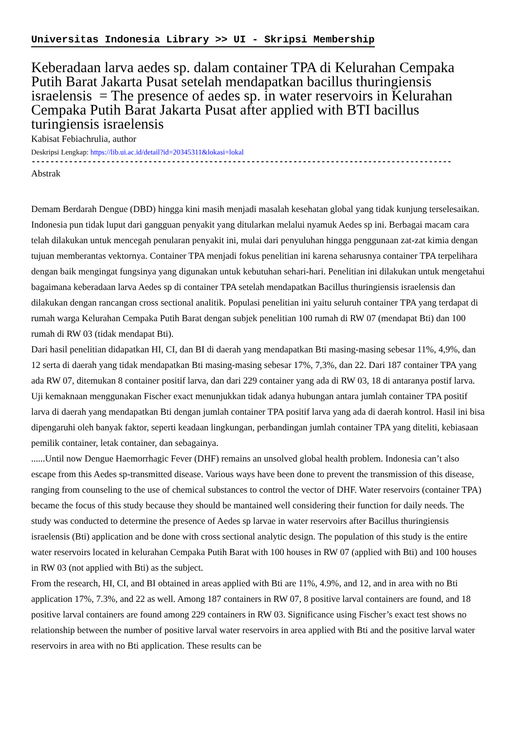Universitas Indonesia Library >> UI - Skripsi Membership
Keberadaan larva aedes sp. dalam container TPA di Kelurahan Cempaka Putih Barat Jakarta Pusat setelah mendapatkan bacillus thuringiensis israelensis = The presence of aedes sp. in water reservoirs in Kelurahan Cempaka Putih Barat Jakarta Pusat after applied with BTI bacillus turingiensis israelensis
Kabisat Febiachrulia, author
Deskripsi Lengkap: https://lib.ui.ac.id/detail?id=20345311&lokasi=lokal
------------------------------------------------------------------------------------------
Abstrak
Demam Berdarah Dengue (DBD) hingga kini masih menjadi masalah kesehatan global yang tidak kunjung terselesaikan. Indonesia pun tidak luput dari gangguan penyakit yang ditularkan melalui nyamuk Aedes sp ini. Berbagai macam cara telah dilakukan untuk mencegah penularan penyakit ini, mulai dari penyuluhan hingga penggunaan zat-zat kimia dengan tujuan memberantas vektornya. Container TPA menjadi fokus penelitian ini karena seharusnya container TPA terpelihara dengan baik mengingat fungsinya yang digunakan untuk kebutuhan sehari-hari. Penelitian ini dilakukan untuk mengetahui bagaimana keberadaan larva Aedes sp di container TPA setelah mendapatkan Bacillus thuringiensis israelensis dan dilakukan dengan rancangan cross sectional analitik. Populasi penelitian ini yaitu seluruh container TPA yang terdapat di rumah warga Kelurahan Cempaka Putih Barat dengan subjek penelitian 100 rumah di RW 07 (mendapat Bti) dan 100 rumah di RW 03 (tidak mendapat Bti).
Dari hasil penelitian didapatkan HI, CI, dan BI di daerah yang mendapatkan Bti masing-masing sebesar 11%, 4,9%, dan 12 serta di daerah yang tidak mendapatkan Bti masing-masing sebesar 17%, 7,3%, dan 22. Dari 187 container TPA yang ada RW 07, ditemukan 8 container positif larva, dan dari 229 container yang ada di RW 03, 18 di antaranya postif larva. Uji kemaknaan menggunakan Fischer exact menunjukkan tidak adanya hubungan antara jumlah container TPA positif larva di daerah yang mendapatkan Bti dengan jumlah container TPA positif larva yang ada di daerah kontrol. Hasil ini bisa dipengaruhi oleh banyak faktor, seperti keadaan lingkungan, perbandingan jumlah container TPA yang diteliti, kebiasaan pemilik container, letak container, dan sebagainya.
......Until now Dengue Haemorrhagic Fever (DHF) remains an unsolved global health problem. Indonesia can’t also escape from this Aedes sp-transmitted disease. Various ways have been done to prevent the transmission of this disease, ranging from counseling to the use of chemical substances to control the vector of DHF. Water reservoirs (container TPA) became the focus of this study because they should be mantained well considering their function for daily needs. The study was conducted to determine the presence of Aedes sp larvae in water reservoirs after Bacillus thuringiensis israelensis (Bti) application and be done with cross sectional analytic design. The population of this study is the entire water reservoirs located in kelurahan Cempaka Putih Barat with 100 houses in RW 07 (applied with Bti) and 100 houses in RW 03 (not applied with Bti) as the subject.
From the research, HI, CI, and BI obtained in areas applied with Bti are 11%, 4.9%, and 12, and in area with no Bti application 17%, 7.3%, and 22 as well. Among 187 containers in RW 07, 8 positive larval containers are found, and 18 positive larval containers are found among 229 containers in RW 03. Significance using Fischer’s exact test shows no relationship between the number of positive larval water reservoirs in area applied with Bti and the positive larval water reservoirs in area with no Bti application. These results can be